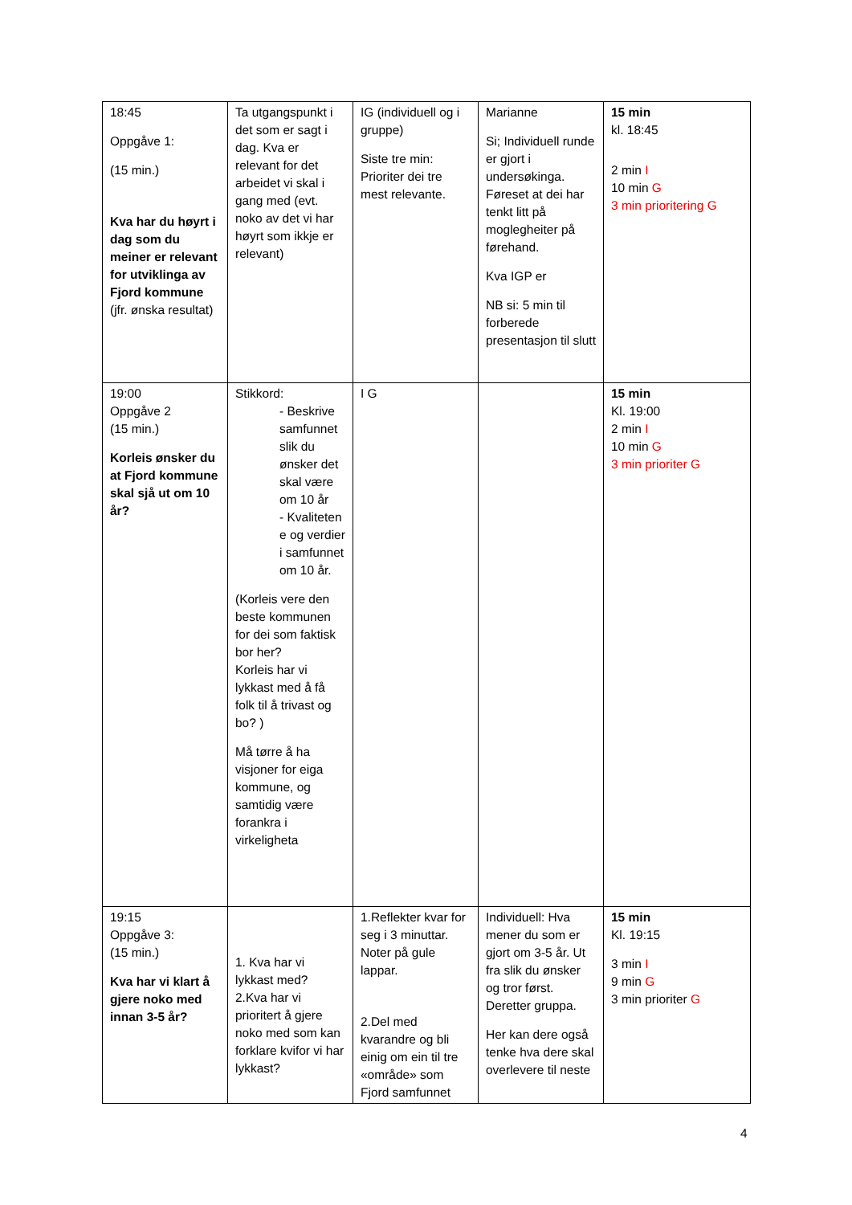| 18:45 Oppgåve 1: (15 min.) Kva har du høyrt i dag som du meiner er relevant for utviklinga av Fjord kommune (jfr. ønska resultat) | Ta utgangspunkt i det som er sagt i dag. Kva er relevant for det arbeidet vi skal i gang med (evt. noko av det vi har høyrt som ikkje er relevant) | IG (individuell og i gruppe) Siste tre min: Prioriter dei tre mest relevante. | Marianne Si; Individuell runde er gjort i undersøkinga. Føreset at dei har tenkt litt på moglegheiter på førehand. Kva IGP er NB si: 5 min til forberede presentasjon til slutt | 15 min kl. 18:45 2 min I 10 min G 3 min prioritering G |
| 19:00 Oppgåve 2 (15 min.) Korleis ønsker du at Fjord kommune skal sjå ut om 10 år? | Stikkord: - Beskrive samfunnet slik du ønsker det skal være om 10 år - Kvaliteten e og verdier i samfunnet om 10 år. (Korleis vere den beste kommunen for dei som faktisk bor her? Korleis har vi lykkast med å få folk til å trivast og bo? ) Må tørre å ha visjoner for eiga kommune, og samtidig være forankra i virkeligheta | I G | | 15 min Kl. 19:00 2 min I 10 min G 3 min prioriter G |
| 19:15 Oppgåve 3: (15 min.) Kva har vi klart å gjere noko med innan 3-5 år? | 1. Kva har vi lykkast med? 2.Kva har vi prioritert å gjere noko med som kan forklare kvifor vi har lykkast? | 1.Reflekter kvar for seg i 3 minuttar. Noter på gule lappar. 2.Del med kvarandre og bli einig om ein til tre «område» som Fjord samfunnet | Individuell: Hva mener du som er gjort om 3-5 år. Ut fra slik du ønsker og tror først. Deretter gruppa. Her kan dere også tenke hva dere skal overlevere til neste | 15 min Kl. 19:15 3 min I 9 min G 3 min prioriter G |
4